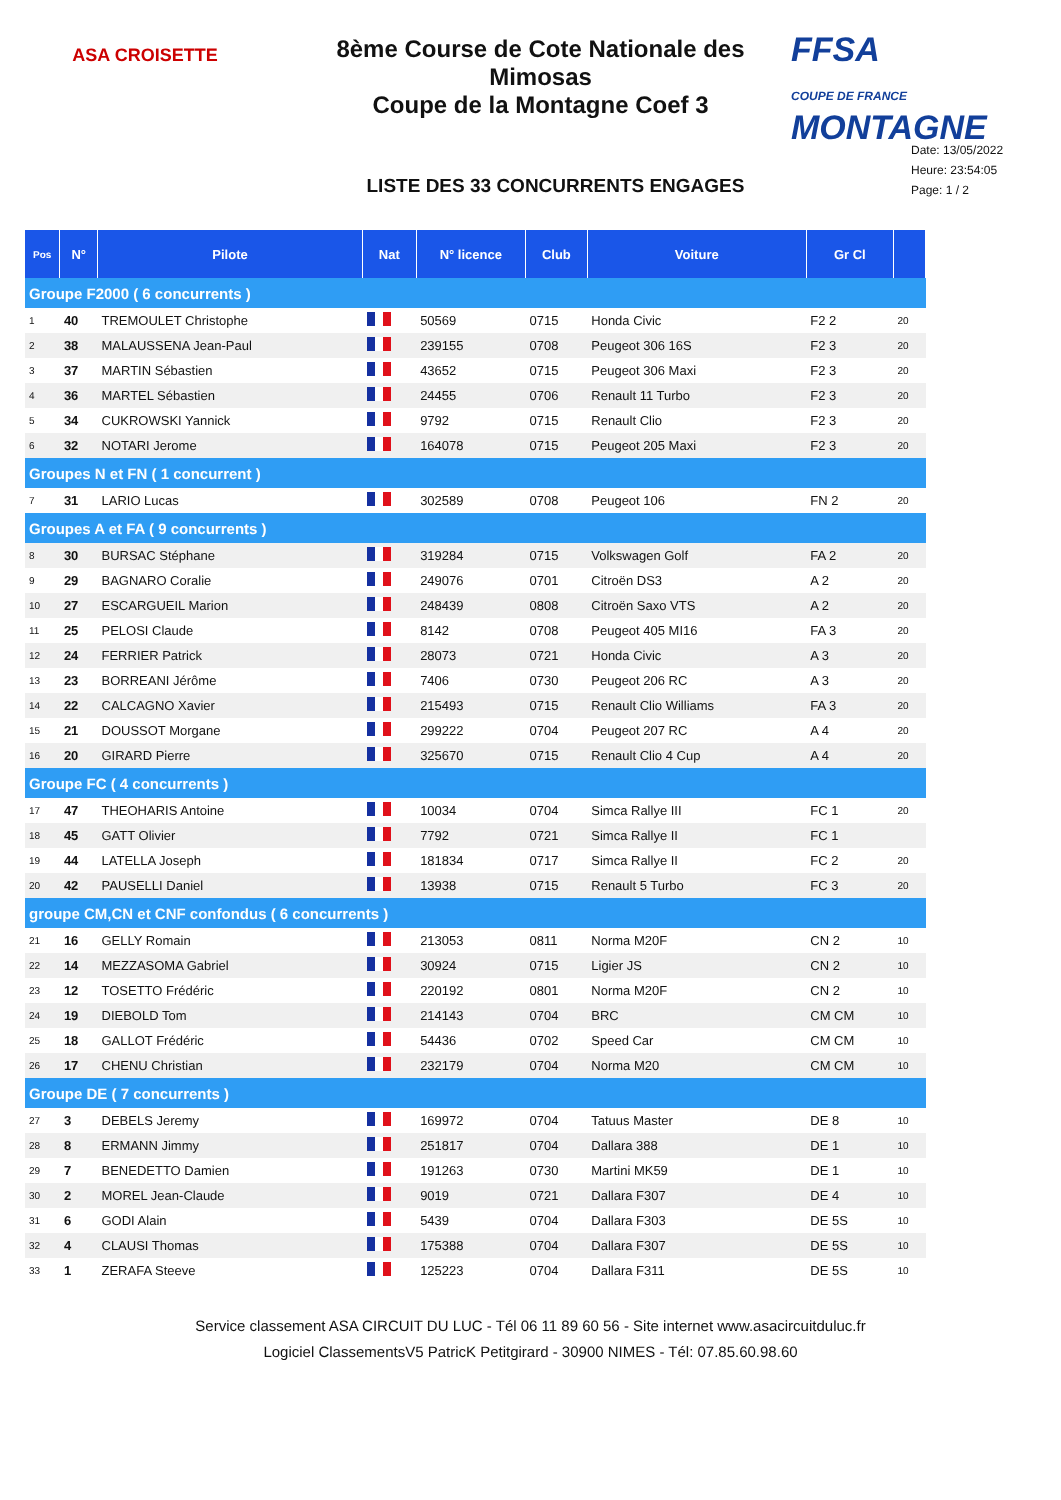ASA CROISETTE
8ème Course de Cote Nationale des Mimosas
Coupe de la Montagne Coef 3
FFSA
COUPE DE FRANCE MONTAGNE
LISTE DES 33 CONCURRENTS ENGAGES
Date: 13/05/2022
Heure: 23:54:05
Page: 1 / 2
| Pos | N° | Pilote | Nat | N° licence | Club | Voiture | Gr Cl | |
| --- | --- | --- | --- | --- | --- | --- | --- | --- |
| Groupe F2000 ( 6 concurrents ) | | | | | | | | |
| 1 | 40 | TREMOULET Christophe | | 50569 | 0715 | Honda Civic | F2 2 | 20 |
| 2 | 38 | MALAUSSENA Jean-Paul | | 239155 | 0708 | Peugeot 306 16S | F2 3 | 20 |
| 3 | 37 | MARTIN Sébastien | | 43652 | 0715 | Peugeot 306 Maxi | F2 3 | 20 |
| 4 | 36 | MARTEL Sébastien | | 24455 | 0706 | Renault 11 Turbo | F2 3 | 20 |
| 5 | 34 | CUKROWSKI Yannick | | 9792 | 0715 | Renault Clio | F2 3 | 20 |
| 6 | 32 | NOTARI Jerome | | 164078 | 0715 | Peugeot 205 Maxi | F2 3 | 20 |
| Groupes N et FN ( 1 concurrent ) | | | | | | | | |
| 7 | 31 | LARIO Lucas | | 302589 | 0708 | Peugeot 106 | FN 2 | 20 |
| Groupes A et FA ( 9 concurrents ) | | | | | | | | |
| 8 | 30 | BURSAC Stéphane | | 319284 | 0715 | Volkswagen Golf | FA 2 | 20 |
| 9 | 29 | BAGNARO Coralie | | 249076 | 0701 | Citroën DS3 | A 2 | 20 |
| 10 | 27 | ESCARGUEIL Marion | | 248439 | 0808 | Citroën Saxo VTS | A 2 | 20 |
| 11 | 25 | PELOSI Claude | | 8142 | 0708 | Peugeot 405 MI16 | FA 3 | 20 |
| 12 | 24 | FERRIER Patrick | | 28073 | 0721 | Honda Civic | A 3 | 20 |
| 13 | 23 | BORREANI Jérôme | | 7406 | 0730 | Peugeot 206 RC | A 3 | 20 |
| 14 | 22 | CALCAGNO Xavier | | 215493 | 0715 | Renault Clio Williams | FA 3 | 20 |
| 15 | 21 | DOUSSOT Morgane | | 299222 | 0704 | Peugeot 207 RC | A 4 | 20 |
| 16 | 20 | GIRARD Pierre | | 325670 | 0715 | Renault Clio 4 Cup | A 4 | 20 |
| Groupe FC ( 4 concurrents ) | | | | | | | | |
| 17 | 47 | THEOHARIS Antoine | | 10034 | 0704 | Simca Rallye III | FC 1 | 20 |
| 18 | 45 | GATT Olivier | | 7792 | 0721 | Simca Rallye II | FC 1 | |
| 19 | 44 | LATELLA Joseph | | 181834 | 0717 | Simca Rallye II | FC 2 | 20 |
| 20 | 42 | PAUSELLI Daniel | | 13938 | 0715 | Renault 5 Turbo | FC 3 | 20 |
| groupe CM,CN et CNF confondus ( 6 concurrents ) | | | | | | | | |
| 21 | 16 | GELLY Romain | | 213053 | 0811 | Norma M20F | CN 2 | 10 |
| 22 | 14 | MEZZASOMA Gabriel | | 30924 | 0715 | Ligier JS | CN 2 | 10 |
| 23 | 12 | TOSETTO Frédéric | | 220192 | 0801 | Norma M20F | CN 2 | 10 |
| 24 | 19 | DIEBOLD Tom | | 214143 | 0704 | BRC | CM CM | 10 |
| 25 | 18 | GALLOT Frédéric | | 54436 | 0702 | Speed Car | CM CM | 10 |
| 26 | 17 | CHENU Christian | | 232179 | 0704 | Norma M20 | CM CM | 10 |
| Groupe DE ( 7 concurrents ) | | | | | | | | |
| 27 | 3 | DEBELS Jeremy | | 169972 | 0704 | Tatuus Master | DE 8 | 10 |
| 28 | 8 | ERMANN Jimmy | | 251817 | 0704 | Dallara 388 | DE 1 | 10 |
| 29 | 7 | BENEDETTO Damien | | 191263 | 0730 | Martini MK59 | DE 1 | 10 |
| 30 | 2 | MOREL Jean-Claude | | 9019 | 0721 | Dallara F307 | DE 4 | 10 |
| 31 | 6 | GODI Alain | | 5439 | 0704 | Dallara F303 | DE 5S | 10 |
| 32 | 4 | CLAUSI Thomas | | 175388 | 0704 | Dallara F307 | DE 5S | 10 |
| 33 | 1 | ZERAFA Steeve | | 125223 | 0704 | Dallara F311 | DE 5S | 10 |
Service classement ASA CIRCUIT DU LUC - Tél 06 11 89 60 56 - Site internet www.asacircuitduluc.fr
Logiciel ClassementsV5 PatricK Petitgirard - 30900 NIMES - Tél: 07.85.60.98.60